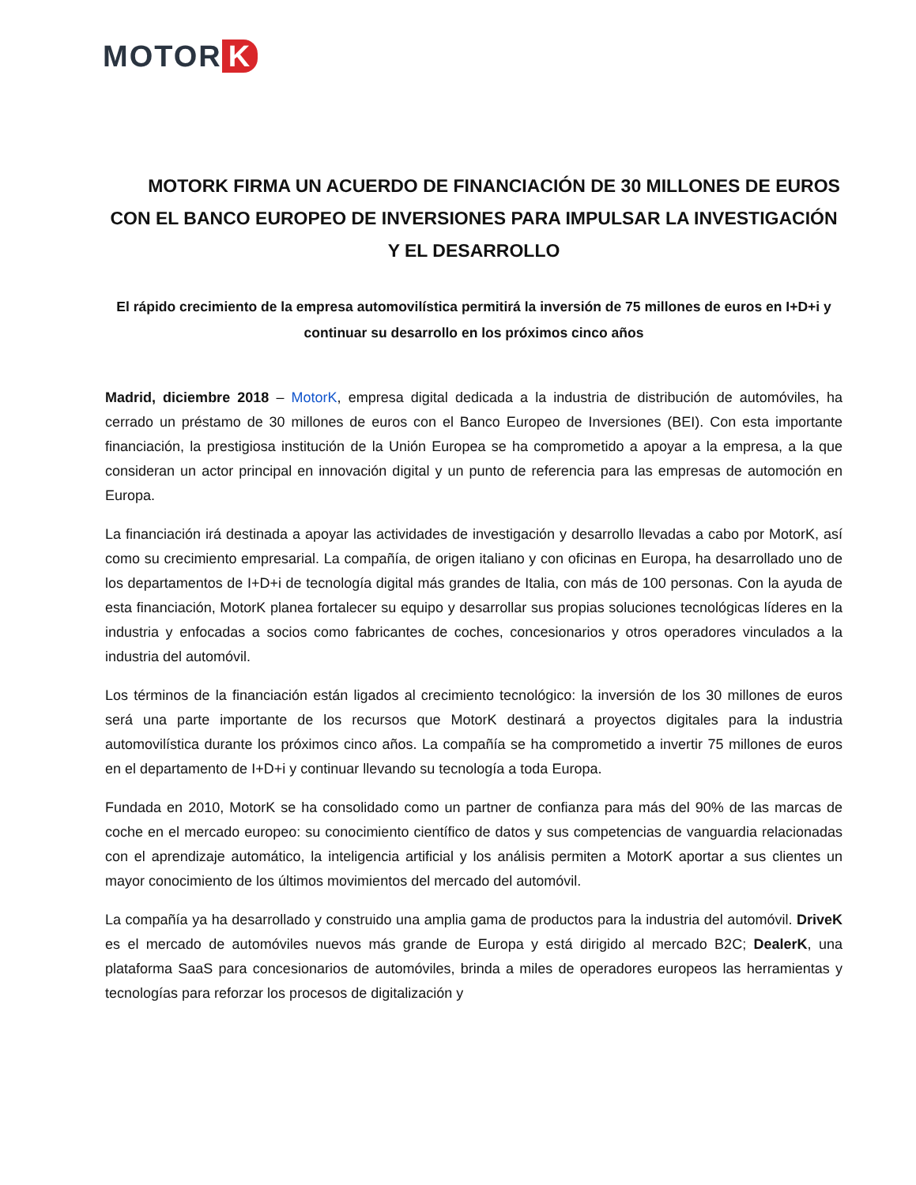MOTOR K
MOTORK FIRMA UN ACUERDO DE FINANCIACIÓN DE 30 MILLONES DE EUROS CON EL BANCO EUROPEO DE INVERSIONES PARA IMPULSAR LA INVESTIGACIÓN Y EL DESARROLLO
El rápido crecimiento de la empresa automovilística permitirá la inversión de 75 millones de euros en I+D+i y continuar su desarrollo en los próximos cinco años
Madrid, diciembre 2018 – MotorK, empresa digital dedicada a la industria de distribución de automóviles, ha cerrado un préstamo de 30 millones de euros con el Banco Europeo de Inversiones (BEI). Con esta importante financiación, la prestigiosa institución de la Unión Europea se ha comprometido a apoyar a la empresa, a la que consideran un actor principal en innovación digital y un punto de referencia para las empresas de automoción en Europa.
La financiación irá destinada a apoyar las actividades de investigación y desarrollo llevadas a cabo por MotorK, así como su crecimiento empresarial. La compañía, de origen italiano y con oficinas en Europa, ha desarrollado uno de los departamentos de I+D+i de tecnología digital más grandes de Italia, con más de 100 personas. Con la ayuda de esta financiación, MotorK planea fortalecer su equipo y desarrollar sus propias soluciones tecnológicas líderes en la industria y enfocadas a socios como fabricantes de coches, concesionarios y otros operadores vinculados a la industria del automóvil.
Los términos de la financiación están ligados al crecimiento tecnológico: la inversión de los 30 millones de euros será una parte importante de los recursos que MotorK destinará a proyectos digitales para la industria automovilística durante los próximos cinco años. La compañía se ha comprometido a invertir 75 millones de euros en el departamento de I+D+i y continuar llevando su tecnología a toda Europa.
Fundada en 2010, MotorK se ha consolidado como un partner de confianza para más del 90% de las marcas de coche en el mercado europeo: su conocimiento científico de datos y sus competencias de vanguardia relacionadas con el aprendizaje automático, la inteligencia artificial y los análisis permiten a MotorK aportar a sus clientes un mayor conocimiento de los últimos movimientos del mercado del automóvil.
La compañía ya ha desarrollado y construido una amplia gama de productos para la industria del automóvil. DriveK es el mercado de automóviles nuevos más grande de Europa y está dirigido al mercado B2C; DealerK, una plataforma SaaS para concesionarios de automóviles, brinda a miles de operadores europeos las herramientas y tecnologías para reforzar los procesos de digitalización y